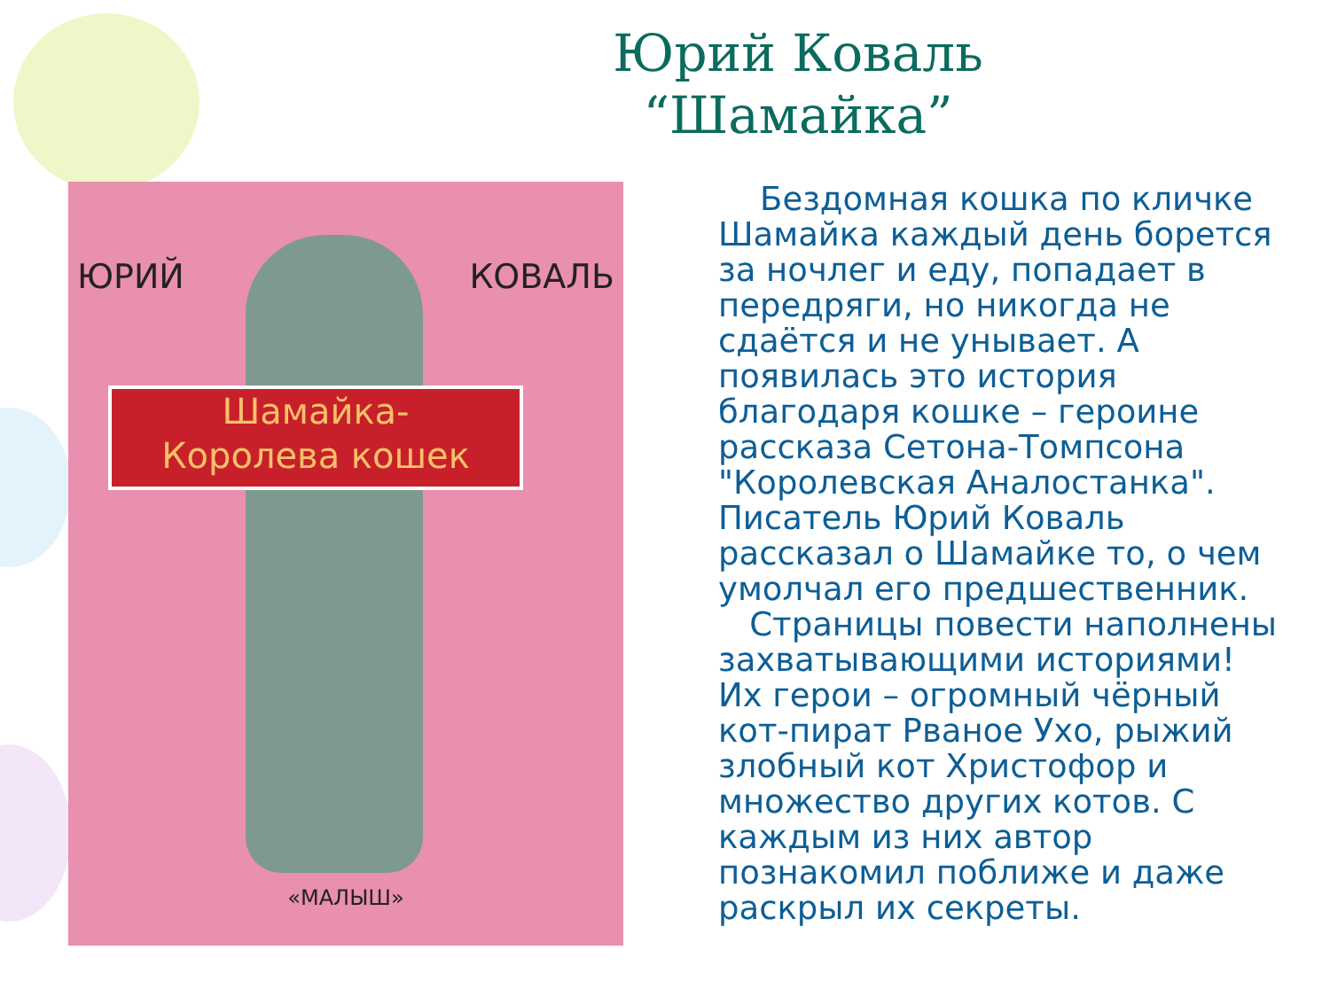Юрий Коваль
“Шамайка”
ЮРИЙ КОВАЛЬ
Шамайка-
Королева кошек
«МАЛЫШ»
Бездомная кошка по кличке Шамайка каждый день борется за ночлег и еду, попадает в передряги, но никогда не сдаётся и не унывает. А появилась это история благодаря кошке – героине рассказа Сетона-Томпсона "Королевская Аналостанка". Писатель Юрий Коваль рассказал о Шамайке то, о чем умолчал его предшественник.
Страницы повести наполнены захватывающими историями! Их герои – огромный чёрный кот-пират Рваное Ухо, рыжий злобный кот Христофор и множество других котов. С каждым из них автор познакомил поближе и даже раскрыл их секреты.